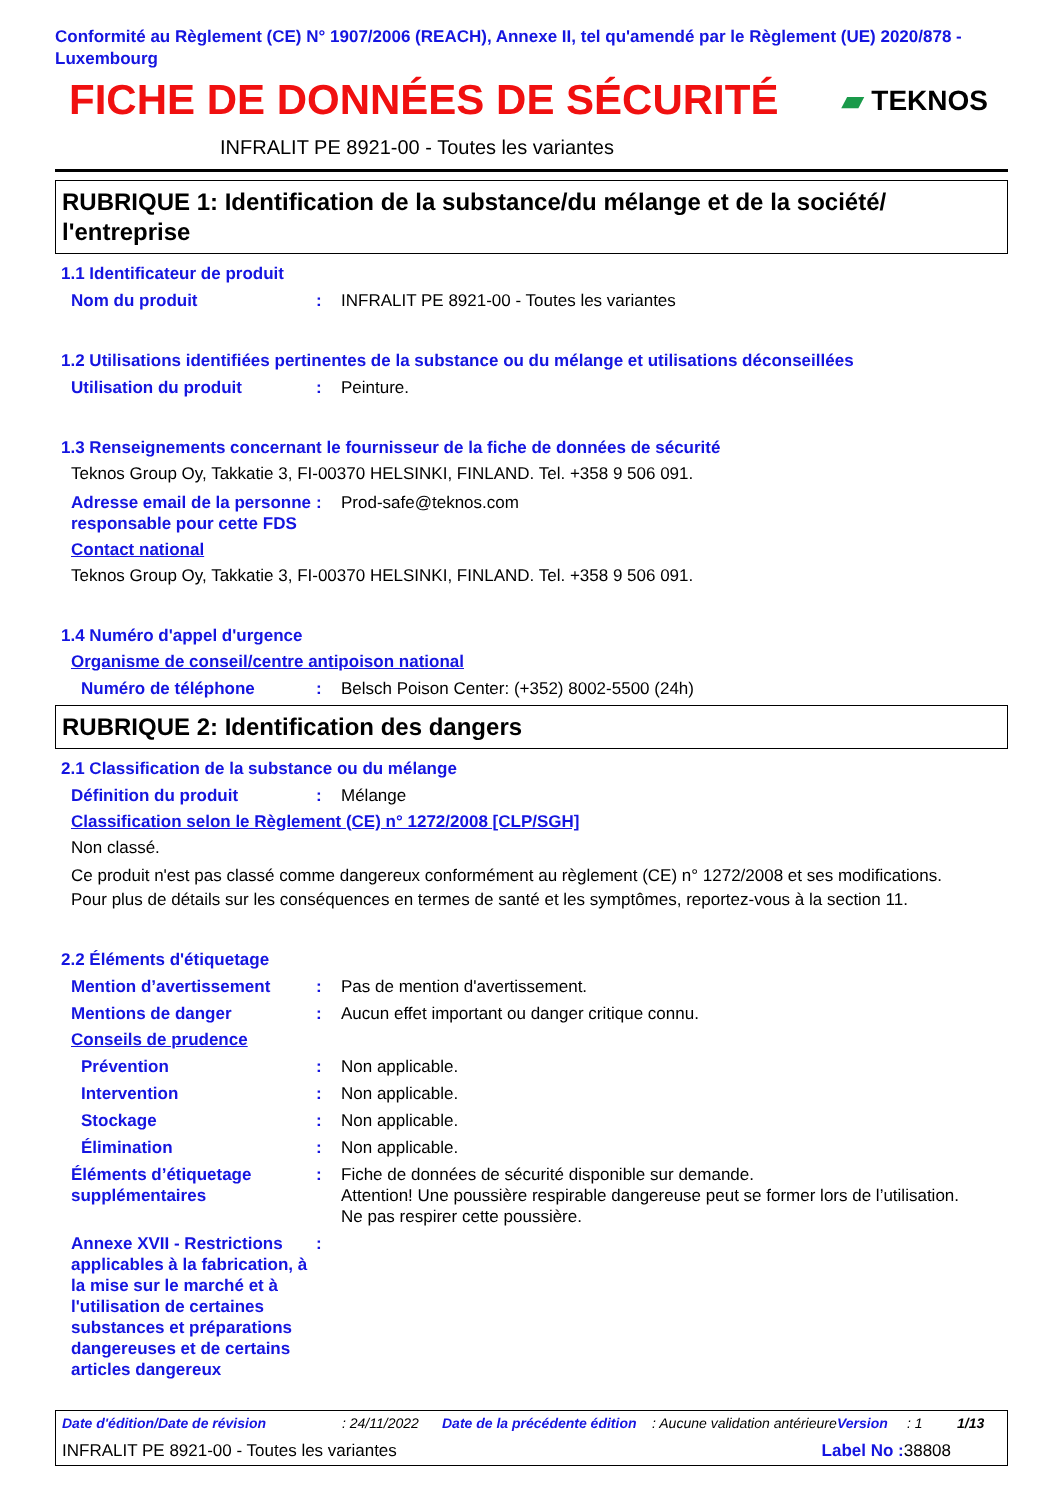Conformité au Règlement (CE) N° 1907/2006 (REACH), Annexe II, tel qu'amendé par le Règlement (UE) 2020/878 - Luxembourg
FICHE DE DONNÉES DE SÉCURITÉ
▰ TEKNOS
INFRALIT PE 8921-00 - Toutes les variantes
RUBRIQUE 1: Identification de la substance/du mélange et de la société/ l'entreprise
1.1 Identificateur de produit
Nom du produit : INFRALIT PE 8921-00 - Toutes les variantes
1.2 Utilisations identifiées pertinentes de la substance ou du mélange et utilisations déconseillées
Utilisation du produit : Peinture.
1.3 Renseignements concernant le fournisseur de la fiche de données de sécurité
Teknos Group Oy, Takkatie 3, FI-00370 HELSINKI, FINLAND. Tel. +358 9 506 091.
Adresse email de la personne responsable pour cette FDS
: Prod-safe@teknos.com
Contact national
Teknos Group Oy, Takkatie 3, FI-00370 HELSINKI, FINLAND. Tel. +358 9 506 091.
1.4 Numéro d'appel d'urgence
Organisme de conseil/centre antipoison national
Numéro de téléphone : Belsch Poison Center: (+352) 8002-5500 (24h)
RUBRIQUE 2: Identification des dangers
2.1 Classification de la substance ou du mélange
Définition du produit : Mélange
Classification selon le Règlement (CE) n° 1272/2008 [CLP/SGH]
Non classé.
Ce produit n'est pas classé comme dangereux conformément au règlement (CE) n° 1272/2008 et ses modifications.
Pour plus de détails sur les conséquences en termes de santé et les symptômes, reportez-vous à la section 11.
2.2 Éléments d'étiquetage
Mention d’avertissement : Pas de mention d'avertissement.
Mentions de danger : Aucun effet important ou danger critique connu.
Conseils de prudence
Prévention : Non applicable.
Intervention : Non applicable.
Stockage : Non applicable.
Élimination : Non applicable.
Éléments d’étiquetage supplémentaires
: Fiche de données de sécurité disponible sur demande.
Attention! Une poussière respirable dangereuse peut se former lors de l’utilisation.
Ne pas respirer cette poussière.
Annexe XVII - Restrictions applicables à la fabrication, à la mise sur le marché et à l'utilisation de certaines substances et préparations dangereuses et de certains articles dangereux
:
Date d'édition/Date de révision: 24/11/2022 Date de la précédente édition: Aucune validation antérieure Version: 1 1/13
INFRALIT PE 8921-00 - Toutes les variantes Label No : 38808